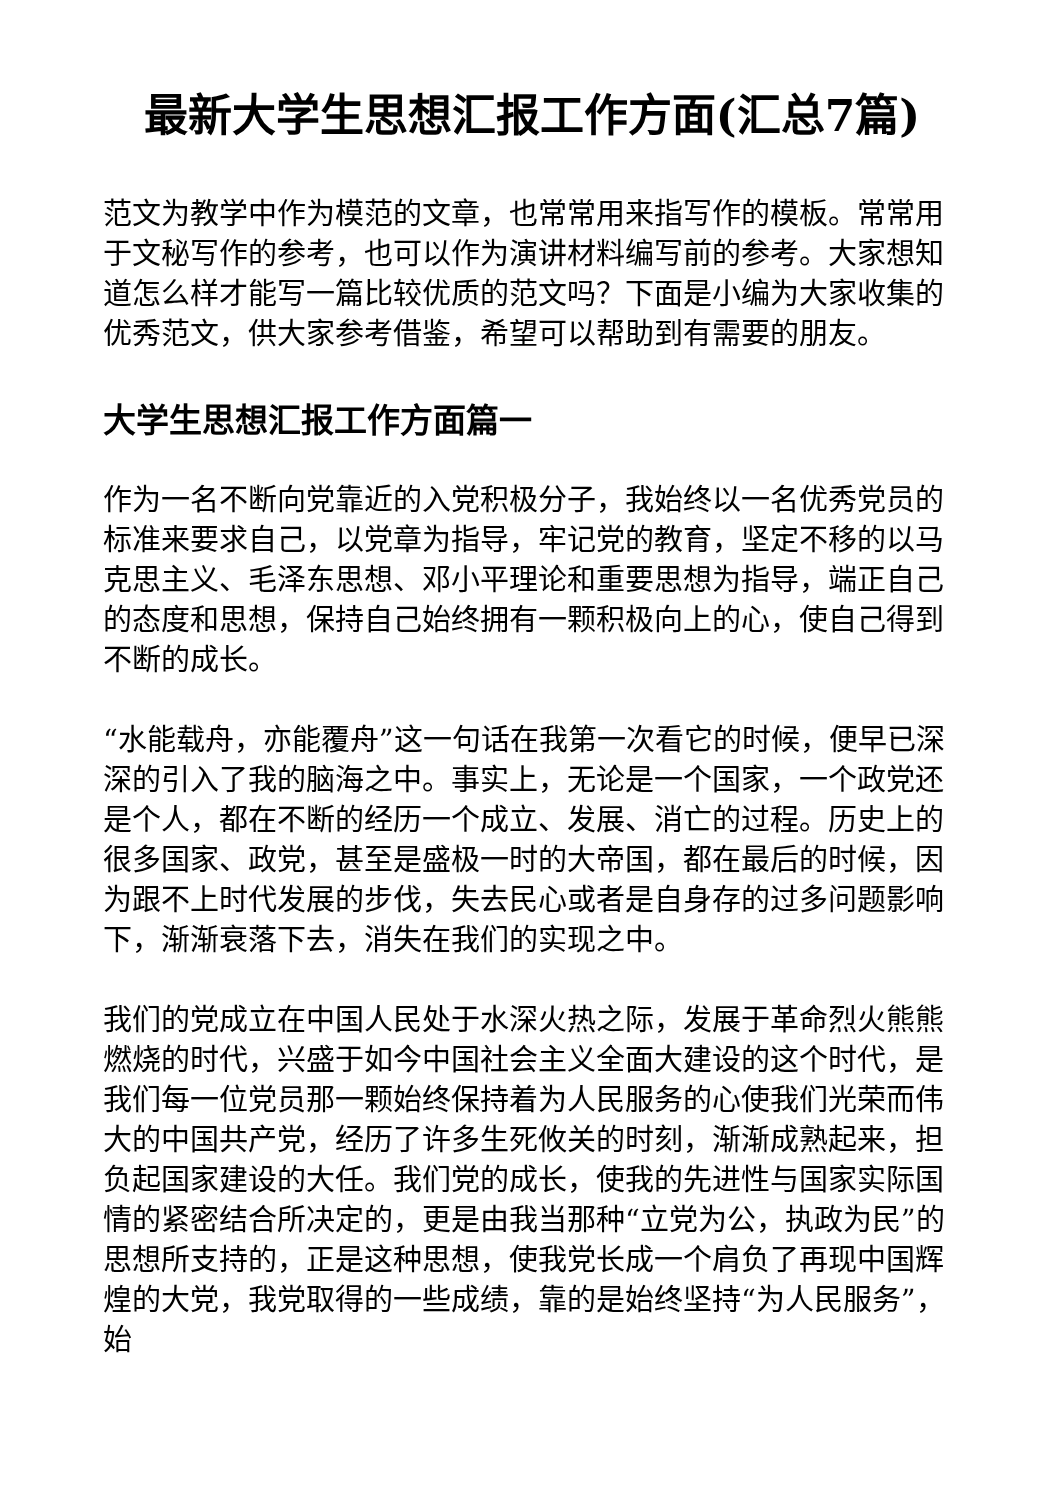最新大学生思想汇报工作方面(汇总7篇)
范文为教学中作为模范的文章，也常常用来指写作的模板。常常用于文秘写作的参考，也可以作为演讲材料编写前的参考。大家想知道怎么样才能写一篇比较优质的范文吗？下面是小编为大家收集的优秀范文，供大家参考借鉴，希望可以帮助到有需要的朋友。
大学生思想汇报工作方面篇一
作为一名不断向党靠近的入党积极分子，我始终以一名优秀党员的标准来要求自己，以党章为指导，牢记党的教育，坚定不移的以马克思主义、毛泽东思想、邓小平理论和重要思想为指导，端正自己的态度和思想，保持自己始终拥有一颗积极向上的心，使自己得到不断的成长。
“水能载舟，亦能覆舟”这一句话在我第一次看它的时候，便早已深深的引入了我的脑海之中。事实上，无论是一个国家，一个政党还是个人，都在不断的经历一个成立、发展、消亡的过程。历史上的很多国家、政党，甚至是盛极一时的大帝国，都在最后的时候，因为跟不上时代发展的步伐，失去民心或者是自身存的过多问题影响下，渐渐衰落下去，消失在我们的实现之中。
我们的党成立在中国人民处于水深火热之际，发展于革命烈火熊熊燃烧的时代，兴盛于如今中国社会主义全面大建设的这个时代，是我们每一位党员那一颗始终保持着为人民服务的心使我们光荣而伟大的中国共产党，经历了许多生死攸关的时刻，渐渐成熟起来，担负起国家建设的大任。我们党的成长，使我的先进性与国家实际国情的紧密结合所决定的，更是由我当那种“立党为公，执政为民”的思想所支持的，正是这种思想，使我党长成一个肩负了再现中国辉煌的大党，我党取得的一些成绩，靠的是始终坚持“为人民服务”，始